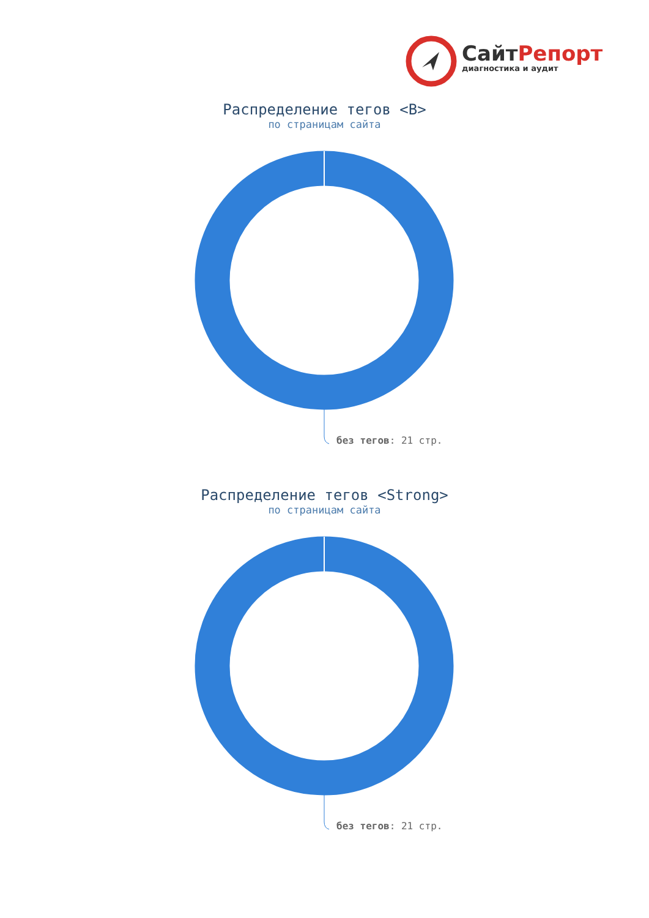СайтРепорт
диагностика и аудит
Распределение тегов <B>
по страницам сайта
без тегов: 21 стр.
Распределение тегов <Strong>
по страницам сайта
без тегов: 21 стр.